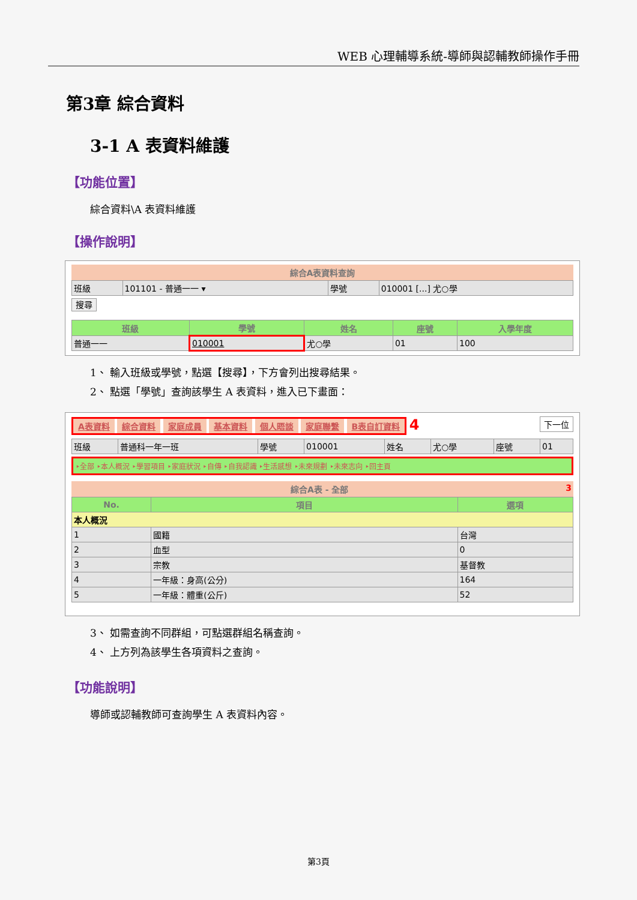WEB 心理輔導系統-導師與認輔教師操作手冊
第3章 綜合資料
3-1 A 表資料維護
【功能位置】
綜合資料\A 表資料維護
【操作說明】
綜合A表資料查詢
| 班級 | 101101 - 普通一一 ▾ | 學號 | 010001 [...] 尤○學 |
搜尋
| 班級 | 學號 | 姓名 | 座號 | 入學年度 |
| --- | --- | --- | --- | --- |
| 普通一一 | 010001 | 尤○學 | 01 | 100 |
1、 輸入班級或學號，點選【搜尋】，下方會列出搜尋結果。
2、 點選「學號」查詢該學生 A 表資料，進入已下畫面：
A表資料 綜合資料 家庭成員 基本資料 個人晤談 家庭聯繫 B表自訂資料 4 下一位
| 班級 | 普通科一年一班 | 學號 | 010001 | 姓名 | 尤○學 | 座號 | 01 |
‣全部 ‣本人概況 ‣學習項目 ‣家庭狀況 ‣自傳 ‣自我認識 ‣生活感想 ‣未來規劃 ‣未來志向 ‣回主頁
綜合A表 - 全部 3
| No. | 項目 | 選項 |
| --- | --- | --- |
| 本人概況 | | |
| 1 | 國籍 | 台灣 |
| 2 | 血型 | 0 |
| 3 | 宗教 | 基督教 |
| 4 | 一年級：身高(公分) | 164 |
| 5 | 一年級：體重(公斤) | 52 |
3、 如需查詢不同群組，可點選群組名稱查詢。
4、 上方列為該學生各項資料之查詢。
【功能說明】
導師或認輔教師可查詢學生 A 表資料內容。
第3頁